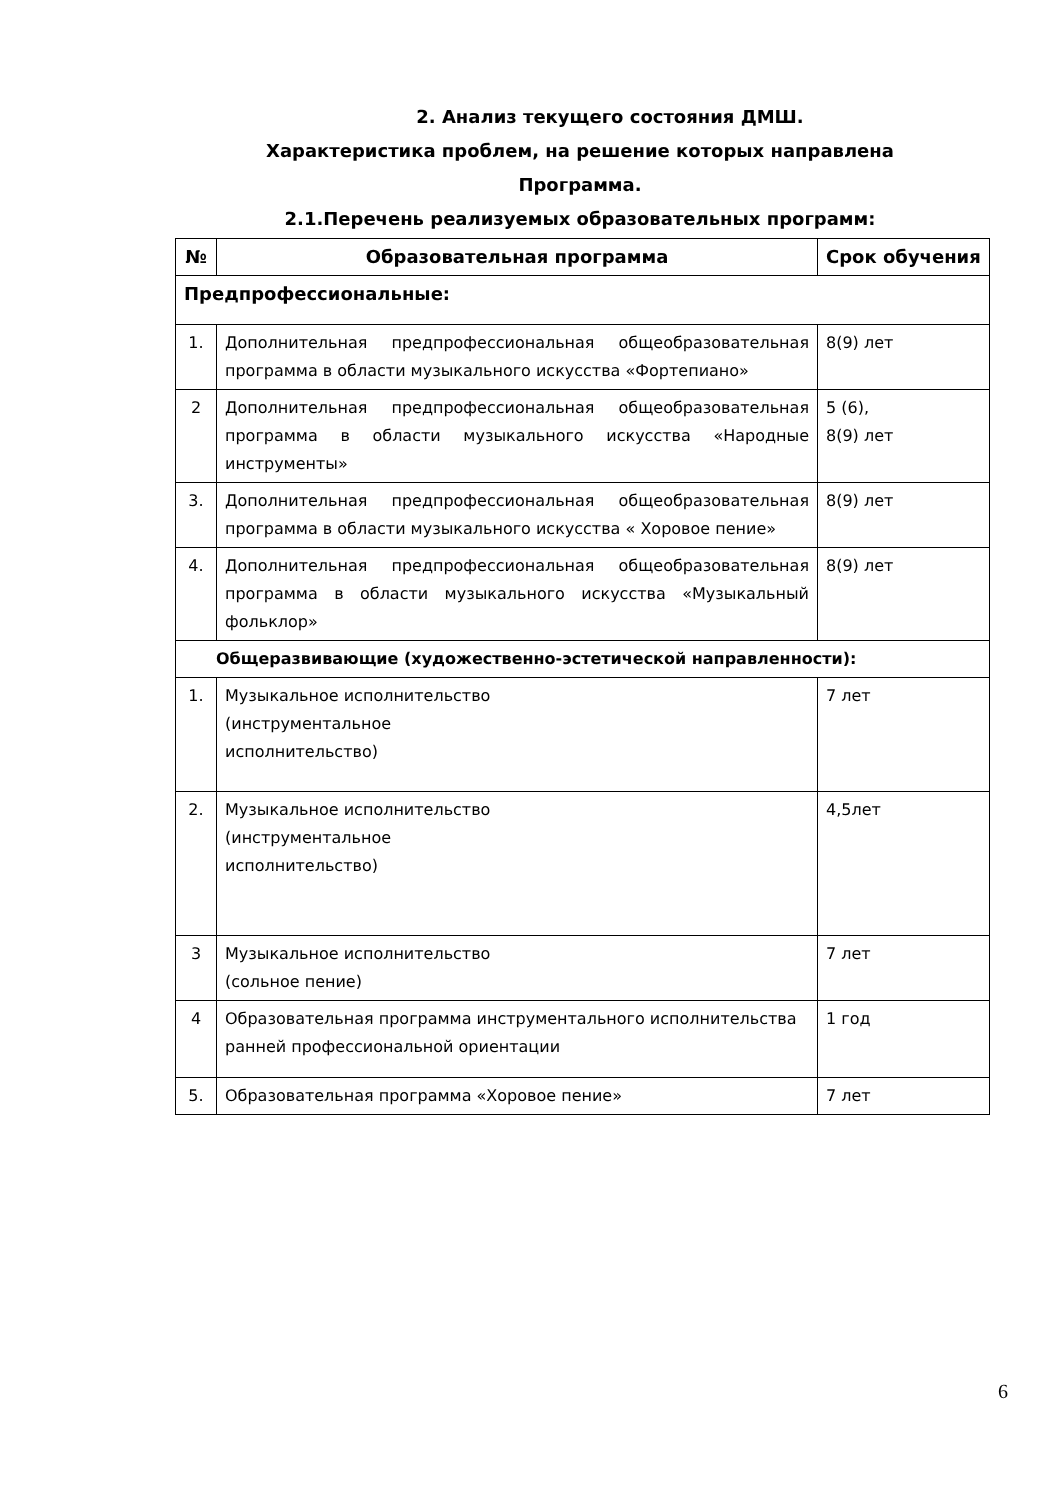2. Анализ текущего состояния ДМШ.
Характеристика проблем, на решение которых направлена
Программа.
2.1.Перечень реализуемых образовательных программ:
| № | Образовательная программа | Срок обучения |
| --- | --- | --- |
| Предпрофессиональные: | | |
| 1. | Дополнительная предпрофессиональная общеобразовательная программа в области музыкального искусства «Фортепиано» | 8(9) лет |
| 2 | Дополнительная предпрофессиональная общеобразовательная программа в области музыкального искусства «Народные инструменты» | 5 (6), 8(9) лет |
| 3. | Дополнительная предпрофессиональная общеобразовательная программа в области музыкального искусства « Хоровое пение» | 8(9) лет |
| 4. | Дополнительная предпрофессиональная общеобразовательная программа в области музыкального искусства «Музыкальный фольклор» | 8(9) лет |
| Общеразвивающие (художественно-эстетической направленности): | | |
| 1. | Музыкальное исполнительство (инструментальное исполнительство) | 7 лет |
| 2. | Музыкальное исполнительство (инструментальное исполнительство) | 4,5лет |
| 3 | Музыкальное исполнительство (сольное пение) | 7 лет |
| 4 | Образовательная программа инструментального исполнительства ранней профессиональной ориентации | 1 год |
| 5. | Образовательная программа «Хоровое пение» | 7 лет |
6